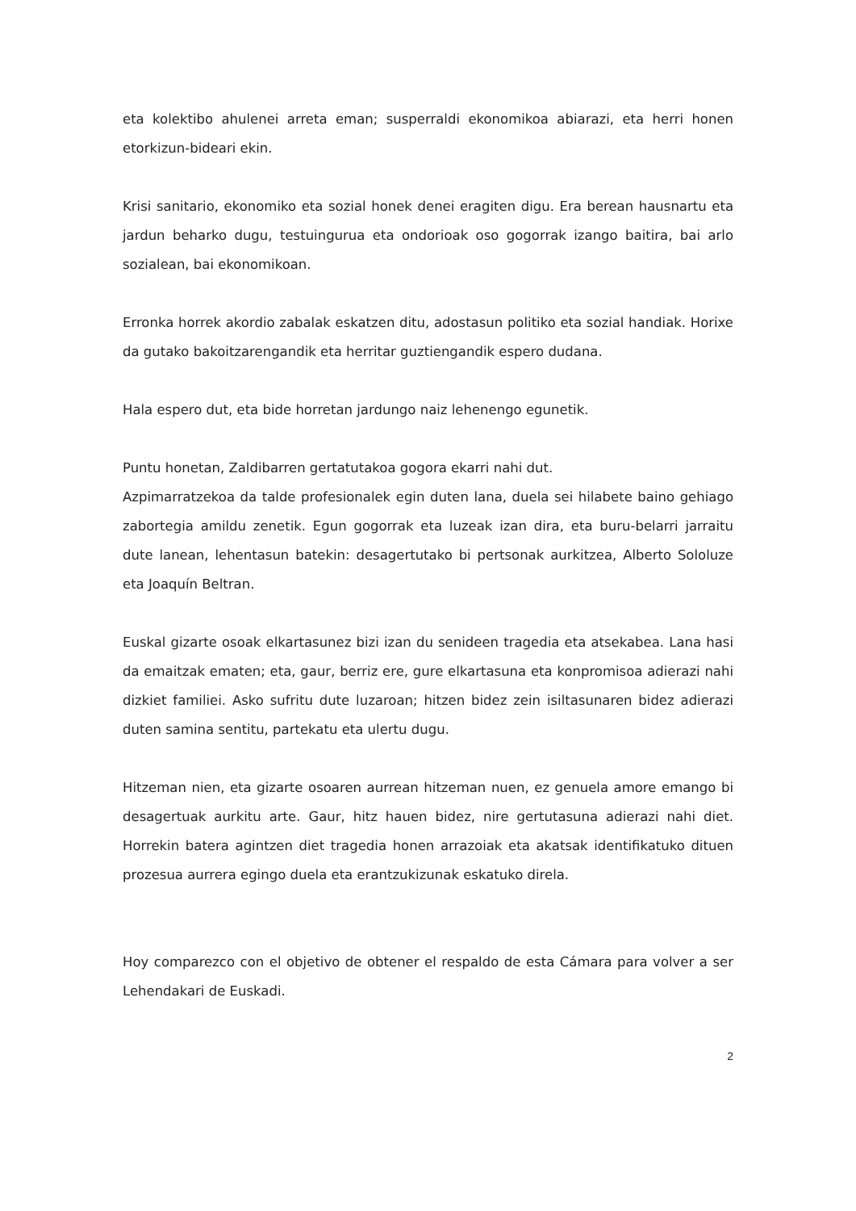eta kolektibo ahulenei arreta eman; susperraldi ekonomikoa abiarazi, eta herri honen etorkizun-bideari ekin.
Krisi sanitario, ekonomiko eta sozial honek denei eragiten digu. Era berean hausnartu eta jardun beharko dugu, testuingurua eta ondorioak oso gogorrak izango baitira, bai arlo sozialean, bai ekonomikoan.
Erronka horrek akordio zabalak eskatzen ditu, adostasun politiko eta sozial handiak. Horixe da gutako bakoitzarengandik eta herritar guztiengandik espero dudana.
Hala espero dut, eta bide horretan jardungo naiz lehenengo egunetik.
Puntu honetan, Zaldibarren gertatutakoa gogora ekarri nahi dut.
Azpimarratzekoa da talde profesionalek egin duten lana, duela sei hilabete baino gehiago zabortegia amildu zenetik. Egun gogorrak eta luzeak izan dira, eta buru-belarri jarraitu dute lanean, lehentasun batekin: desagertutako bi pertsonak aurkitzea, Alberto Sololuze eta Joaquín Beltran.
Euskal gizarte osoak elkartasunez bizi izan du senideen tragedia eta atsekabea. Lana hasi da emaitzak ematen; eta, gaur, berriz ere, gure elkartasuna eta konpromisoa adierazi nahi dizkiet familiei. Asko sufritu dute luzaroan; hitzen bidez zein isiltasunaren bidez adierazi duten samina sentitu, partekatu eta ulertu dugu.
Hitzeman nien, eta gizarte osoaren aurrean hitzeman nuen, ez genuela amore emango bi desagertuak aurkitu arte. Gaur, hitz hauen bidez, nire gertutasuna adierazi nahi diet. Horrekin batera agintzen diet tragedia honen arrazoiak eta akatsak identifikatuko dituen prozesua aurrera egingo duela eta erantzukizunak eskatuko direla.
Hoy comparezco con el objetivo de obtener el respaldo de esta Cámara para volver a ser Lehendakari de Euskadi.
2